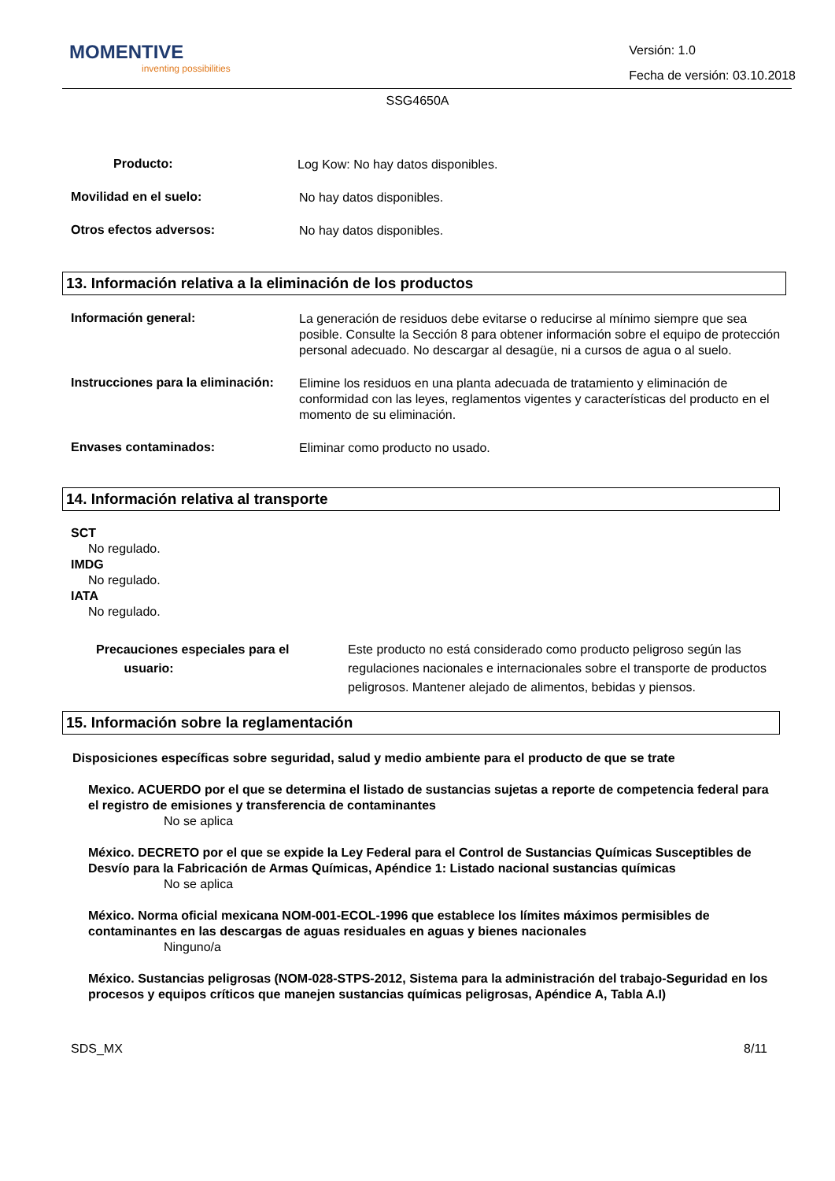MOMENTIVE
inventing possibilities
Versión: 1.0
Fecha de versión: 03.10.2018
SSG4650A
Producto:
Log Kow: No hay datos disponibles.
Movilidad en el suelo:
No hay datos disponibles.
Otros efectos adversos:
No hay datos disponibles.
13. Información relativa a la eliminación de los productos
Información general:
La generación de residuos debe evitarse o reducirse al mínimo siempre que sea posible. Consulte la Sección 8 para obtener información sobre el equipo de protección personal adecuado. No descargar al desagüe, ni a cursos de agua o al suelo.
Instrucciones para la eliminación:
Elimine los residuos en una planta adecuada de tratamiento y eliminación de conformidad con las leyes, reglamentos vigentes y características del producto en el momento de su eliminación.
Envases contaminados:
Eliminar como producto no usado.
14. Información relativa al transporte
SCT
No regulado.
IMDG
No regulado.
IATA
No regulado.
Precauciones especiales para el
usuario:
Este producto no está considerado como producto peligroso según las regulaciones nacionales e internacionales sobre el transporte de productos peligrosos. Mantener alejado de alimentos, bebidas y piensos.
15. Información sobre la reglamentación
Disposiciones específicas sobre seguridad, salud y medio ambiente para el producto de que se trate
Mexico. ACUERDO por el que se determina el listado de sustancias sujetas a reporte de competencia federal para el registro de emisiones y transferencia de contaminantes
No se aplica
México. DECRETO por el que se expide la Ley Federal para el Control de Sustancias Químicas Susceptibles de Desvío para la Fabricación de Armas Químicas, Apéndice 1: Listado nacional sustancias químicas
No se aplica
México. Norma oficial mexicana NOM-001-ECOL-1996 que establece los límites máximos permisibles de contaminantes en las descargas de aguas residuales en aguas y bienes nacionales
Ninguno/a
México. Sustancias peligrosas (NOM-028-STPS-2012, Sistema para la administración del trabajo-Seguridad en los procesos y equipos críticos que manejen sustancias químicas peligrosas, Apéndice A, Tabla A.I)
SDS_MX 8/11